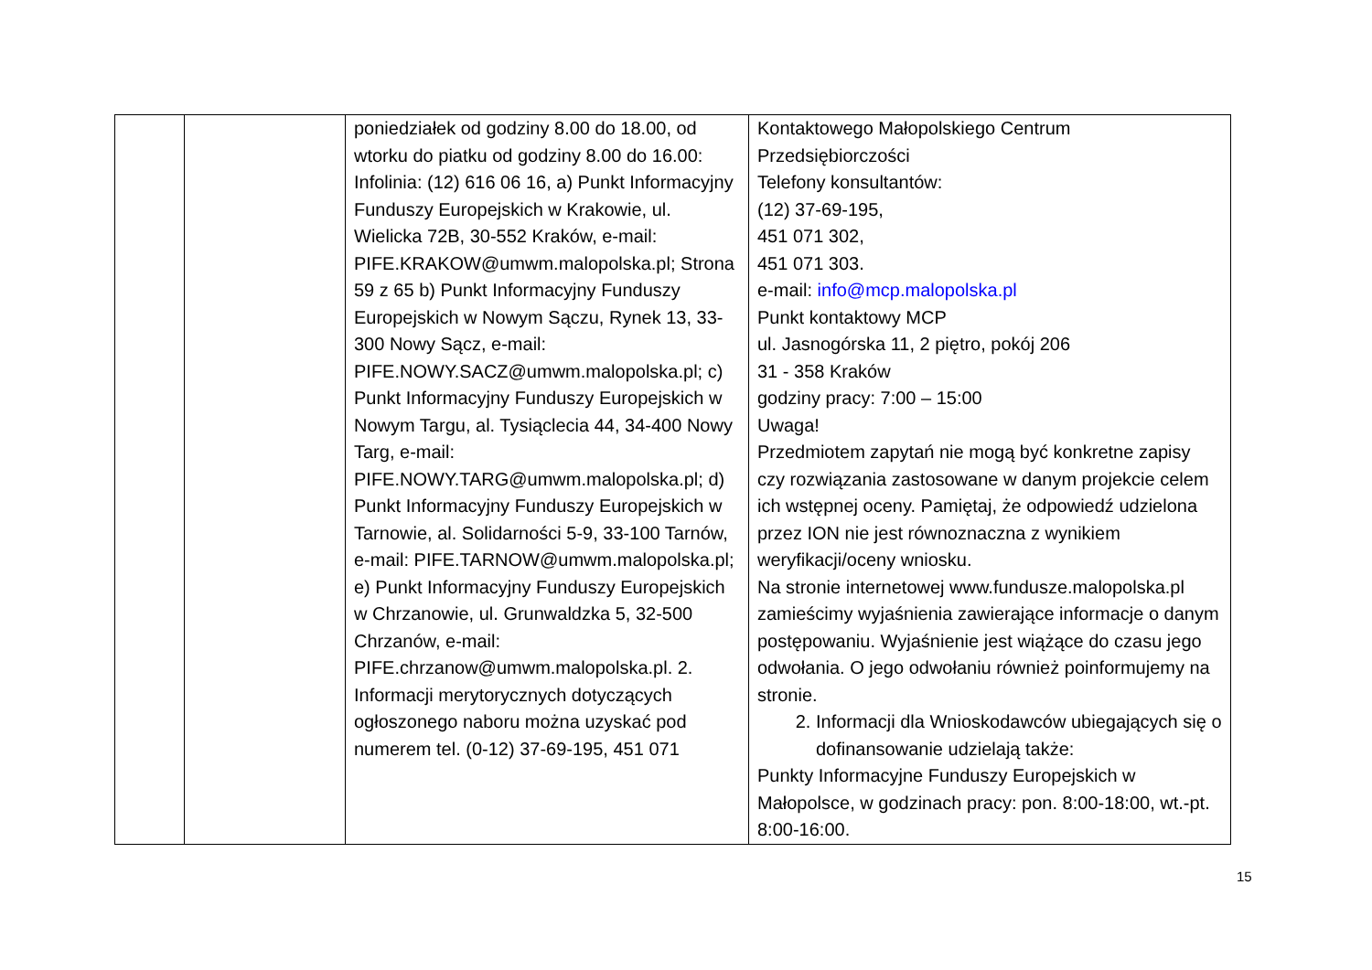| | | poniedziałek od godziny 8.00 do 18.00, od wtorku do piatku od godziny 8.00 do 16.00: Infolinia: (12) 616 06 16, a) Punkt Informacyjny Funduszy Europejskich w Krakowie, ul. Wielicka 72B, 30-552 Kraków, e-mail: PIFE.KRAKOW@umwm.malopolska.pl; Strona 59 z 65 b) Punkt Informacyjny Funduszy Europejskich w Nowym Sączu, Rynek 13, 33-300 Nowy Sącz, e-mail: PIFE.NOWY.SACZ@umwm.malopolska.pl; c) Punkt Informacyjny Funduszy Europejskich w Nowym Targu, al. Tysiąclecia 44, 34-400 Nowy Targ, e-mail: PIFE.NOWY.TARG@umwm.malopolska.pl; d) Punkt Informacyjny Funduszy Europejskich w Tarnowie, al. Solidarności 5-9, 33-100 Tarnów, e-mail: PIFE.TARNOW@umwm.malopolska.pl; e) Punkt Informacyjny Funduszy Europejskich w Chrzanowie, ul. Grunwaldzka 5, 32-500 Chrzanów, e-mail: PIFE.chrzanow@umwm.malopolska.pl. 2. Informacji merytorycznych dotyczących ogłoszonego naboru można uzyskać pod numerem tel. (0-12) 37-69-195, 451 071 | Kontaktowego Małopolskiego Centrum Przedsiębiorczości Telefony konsultantów: (12) 37-69-195, 451 071 302, 451 071 303. e-mail: info@mcp.malopolska.pl Punkt kontaktowy MCP ul. Jasnogórska 11, 2 piętro, pokój 206 31 - 358 Kraków godziny pracy: 7:00 – 15:00 Uwaga! Przedmiotem zapytań nie mogą być konkretne zapisy czy rozwiązania zastosowane w danym projekcie celem ich wstępnej oceny. Pamiętaj, że odpowiedź udzielona przez ION nie jest równoznaczna z wynikiem weryfikacji/oceny wniosku. Na stronie internetowej www.fundusze.malopolska.pl zamieścimy wyjaśnienia zawierające informacje o danym postępowaniu. Wyjaśnienie jest wiążące do czasu jego odwołania. O jego odwołaniu również poinformujemy na stronie. 2. Informacji dla Wnioskodawców ubiegających się o dofinansowanie udzielają także: Punkty Informacyjne Funduszy Europejskich w Małopolsce, w godzinach pracy: pon. 8:00-18:00, wt.-pt. 8:00-16:00. |
15